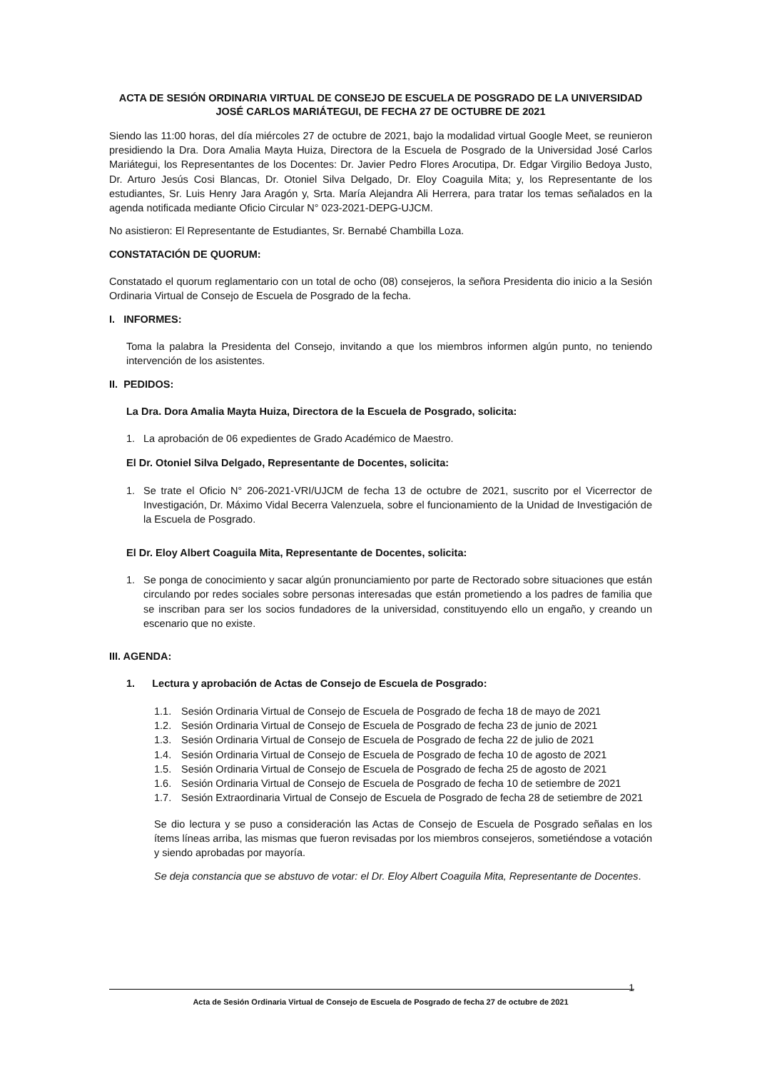ACTA DE SESIÓN ORDINARIA VIRTUAL DE CONSEJO DE ESCUELA DE POSGRADO DE LA UNIVERSIDAD
JOSÉ CARLOS MARIÁTEGUI, DE FECHA 27 DE OCTUBRE DE 2021
Siendo las 11:00 horas, del día miércoles 27 de octubre de 2021, bajo la modalidad virtual Google Meet, se reunieron presidiendo la Dra. Dora Amalia Mayta Huiza, Directora de la Escuela de Posgrado de la Universidad José Carlos Mariátegui, los Representantes de los Docentes: Dr. Javier Pedro Flores Arocutipa, Dr. Edgar Virgilio Bedoya Justo, Dr. Arturo Jesús Cosi Blancas, Dr. Otoniel Silva Delgado, Dr. Eloy Coaguila Mita; y, los Representante de los estudiantes, Sr. Luis Henry Jara Aragón y, Srta. María Alejandra Ali Herrera, para tratar los temas señalados en la agenda notificada mediante Oficio Circular N° 023-2021-DEPG-UJCM.
No asistieron: El Representante de Estudiantes, Sr. Bernabé Chambilla Loza.
CONSTATACIÓN DE QUORUM:
Constatado el quorum reglamentario con un total de ocho (08) consejeros, la señora Presidenta dio inicio a la Sesión Ordinaria Virtual de Consejo de Escuela de Posgrado de la fecha.
I. INFORMES:
Toma la palabra la Presidenta del Consejo, invitando a que los miembros informen algún punto, no teniendo intervención de los asistentes.
II. PEDIDOS:
La Dra. Dora Amalia Mayta Huiza, Directora de la Escuela de Posgrado, solicita:
1. La aprobación de 06 expedientes de Grado Académico de Maestro.
El Dr. Otoniel Silva Delgado, Representante de Docentes, solicita:
1. Se trate el Oficio N° 206-2021-VRI/UJCM de fecha 13 de octubre de 2021, suscrito por el Vicerrector de Investigación, Dr. Máximo Vidal Becerra Valenzuela, sobre el funcionamiento de la Unidad de Investigación de la Escuela de Posgrado.
El Dr. Eloy Albert Coaguila Mita, Representante de Docentes, solicita:
1. Se ponga de conocimiento y sacar algún pronunciamiento por parte de Rectorado sobre situaciones que están circulando por redes sociales sobre personas interesadas que están prometiendo a los padres de familia que se inscriban para ser los socios fundadores de la universidad, constituyendo ello un engaño, y creando un escenario que no existe.
III. AGENDA:
1. Lectura y aprobación de Actas de Consejo de Escuela de Posgrado:
1.1. Sesión Ordinaria Virtual de Consejo de Escuela de Posgrado de fecha 18 de mayo de 2021
1.2. Sesión Ordinaria Virtual de Consejo de Escuela de Posgrado de fecha 23 de junio de 2021
1.3. Sesión Ordinaria Virtual de Consejo de Escuela de Posgrado de fecha 22 de julio de 2021
1.4. Sesión Ordinaria Virtual de Consejo de Escuela de Posgrado de fecha 10 de agosto de 2021
1.5. Sesión Ordinaria Virtual de Consejo de Escuela de Posgrado de fecha 25 de agosto de 2021
1.6. Sesión Ordinaria Virtual de Consejo de Escuela de Posgrado de fecha 10 de setiembre de 2021
1.7. Sesión Extraordinaria Virtual de Consejo de Escuela de Posgrado de fecha 28 de setiembre de 2021
Se dio lectura y se puso a consideración las Actas de Consejo de Escuela de Posgrado señalas en los ítems líneas arriba, las mismas que fueron revisadas por los miembros consejeros, sometiéndose a votación y siendo aprobadas por mayoría.
Se deja constancia que se abstuvo de votar: el Dr. Eloy Albert Coaguila Mita, Representante de Docentes.
1
Acta de Sesión Ordinaria Virtual de Consejo de Escuela de Posgrado de fecha 27 de octubre de 2021